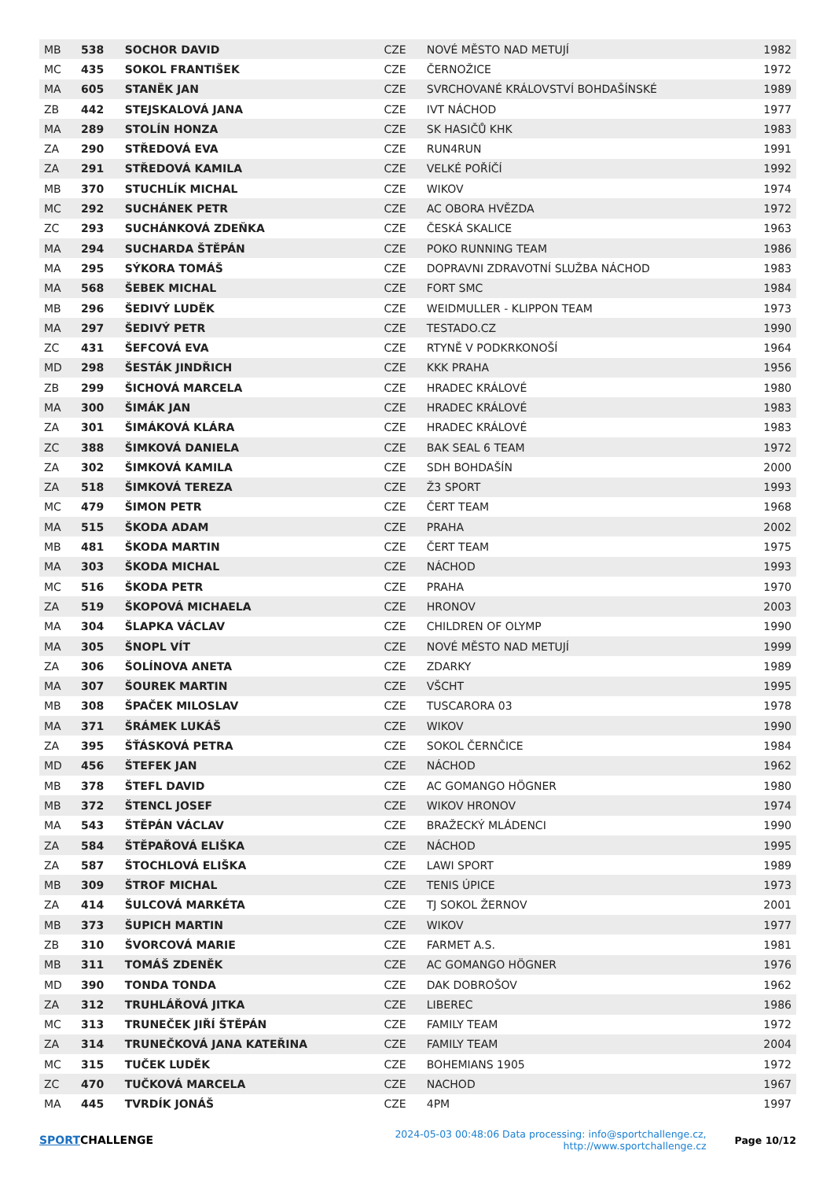| MB | 538 | SOCHOR DAVID | CZE | NOVÉ MĚSTO NAD METUJÍ | 1982 |
| MC | 435 | SOKOL FRANTIŠEK | CZE | ČERNOŽICE | 1972 |
| MA | 605 | STANĚK JAN | CZE | SVRCHOVANÉ KRÁLOVSTVÍ BOHDAŠÍNSKÉ | 1989 |
| ZB | 442 | STEJSKALOVÁ JANA | CZE | IVT NÁCHOD | 1977 |
| MA | 289 | STOLÍN HONZA | CZE | SK HASIČŮ KHK | 1983 |
| ZA | 290 | STŘEDOVÁ EVA | CZE | RUN4RUN | 1991 |
| ZA | 291 | STŘEDOVÁ KAMILA | CZE | VELKÉ POŘÍČÍ | 1992 |
| MB | 370 | STUCHLÍK MICHAL | CZE | WIKOV | 1974 |
| MC | 292 | SUCHÁNEK PETR | CZE | AC OBORA HVĚZDA | 1972 |
| ZC | 293 | SUCHÁNKOVÁ ZDEŇKA | CZE | ČESKÁ SKALICE | 1963 |
| MA | 294 | SUCHARDA ŠTĚPÁN | CZE | POKO RUNNING TEAM | 1986 |
| MA | 295 | SÝKORA TOMÁŠ | CZE | DOPRAVNI ZDRAVOTNÍ SLUŽBA NÁCHOD | 1983 |
| MA | 568 | ŠEBEK MICHAL | CZE | FORT SMC | 1984 |
| MB | 296 | ŠEDIVÝ LUDĚK | CZE | WEIDMULLER - KLIPPON TEAM | 1973 |
| MA | 297 | ŠEDIVÝ PETR | CZE | TESTADO.CZ | 1990 |
| ZC | 431 | ŠEFCOVÁ EVA | CZE | RTYNĚ V PODKRKONOŠÍ | 1964 |
| MD | 298 | ŠESTÁK JINDŘICH | CZE | KKK PRAHA | 1956 |
| ZB | 299 | ŠICHOVÁ MARCELA | CZE | HRADEC KRÁLOVÉ | 1980 |
| MA | 300 | ŠIMÁK JAN | CZE | HRADEC KRÁLOVÉ | 1983 |
| ZA | 301 | ŠIMÁKOVÁ KLÁRA | CZE | HRADEC KRÁLOVÉ | 1983 |
| ZC | 388 | ŠIMKOVÁ DANIELA | CZE | BAK SEAL 6 TEAM | 1972 |
| ZA | 302 | ŠIMKOVÁ KAMILA | CZE | SDH BOHDAŠÍN | 2000 |
| ZA | 518 | ŠIMKOVÁ TEREZA | CZE | Ž3 SPORT | 1993 |
| MC | 479 | ŠIMON PETR | CZE | ČERT TEAM | 1968 |
| MA | 515 | ŠKODA ADAM | CZE | PRAHA | 2002 |
| MB | 481 | ŠKODA MARTIN | CZE | ČERT TEAM | 1975 |
| MA | 303 | ŠKODA MICHAL | CZE | NÁCHOD | 1993 |
| MC | 516 | ŠKODA PETR | CZE | PRAHA | 1970 |
| ZA | 519 | ŠKOPOVÁ MICHAELA | CZE | HRONOV | 2003 |
| MA | 304 | ŠLAPKA VÁCLAV | CZE | CHILDREN OF OLYMP | 1990 |
| MA | 305 | ŠNOPL VÍT | CZE | NOVÉ MĚSTO NAD METUJÍ | 1999 |
| ZA | 306 | ŠOLÍNOVA ANETA | CZE | ZDARKY | 1989 |
| MA | 307 | ŠOUREK MARTIN | CZE | VŠCHT | 1995 |
| MB | 308 | ŠPAČEK MILOSLAV | CZE | TUSCARORA 03 | 1978 |
| MA | 371 | ŠRÁMEK LUKÁŠ | CZE | WIKOV | 1990 |
| ZA | 395 | ŠŤÁSKOVÁ PETRA | CZE | SOKOL ČERNČICE | 1984 |
| MD | 456 | ŠTEFEK JAN | CZE | NÁCHOD | 1962 |
| MB | 378 | ŠTEFL DAVID | CZE | AC GOMANGO HÖGNER | 1980 |
| MB | 372 | ŠTENCL JOSEF | CZE | WIKOV HRONOV | 1974 |
| MA | 543 | ŠTĚPÁN VÁCLAV | CZE | BRAŽECKÝ MLÁDENCI | 1990 |
| ZA | 584 | ŠTĚPAŘOVÁ ELIŠKA | CZE | NÁCHOD | 1995 |
| ZA | 587 | ŠTOCHLOVÁ ELIŠKA | CZE | LAWI SPORT | 1989 |
| MB | 309 | ŠTROF MICHAL | CZE | TENIS ÚPICE | 1973 |
| ZA | 414 | ŠULCOVÁ MARKÉTA | CZE | TJ SOKOL ŽERNOV | 2001 |
| MB | 373 | ŠUPICH MARTIN | CZE | WIKOV | 1977 |
| ZB | 310 | ŠVORCOVÁ MARIE | CZE | FARMET A.S. | 1981 |
| MB | 311 | TOMÁŠ ZDENĚK | CZE | AC GOMANGO HÖGNER | 1976 |
| MD | 390 | TONDA TONDA | CZE | DAK DOBROŠOV | 1962 |
| ZA | 312 | TRUHLÁŘOVÁ JITKA | CZE | LIBEREC | 1986 |
| MC | 313 | TRUNEČEK JIŘÍ ŠTĚPÁN | CZE | FAMILY TEAM | 1972 |
| ZA | 314 | TRUNEČKOVÁ JANA KATEŘINA | CZE | FAMILY TEAM | 2004 |
| MC | 315 | TUČEK LUDĚK | CZE | BOHEMIANS 1905 | 1972 |
| ZC | 470 | TUČKOVÁ MARCELA | CZE | NACHOD | 1967 |
| MA | 445 | TVRDÍK JONÁŠ | CZE | 4PM | 1997 |
SPORTCHALLENGE
2024-05-03 00:48:06 Data processing: info@sportchallenge.cz, http://www.sportchallenge.cz
Page 10/12